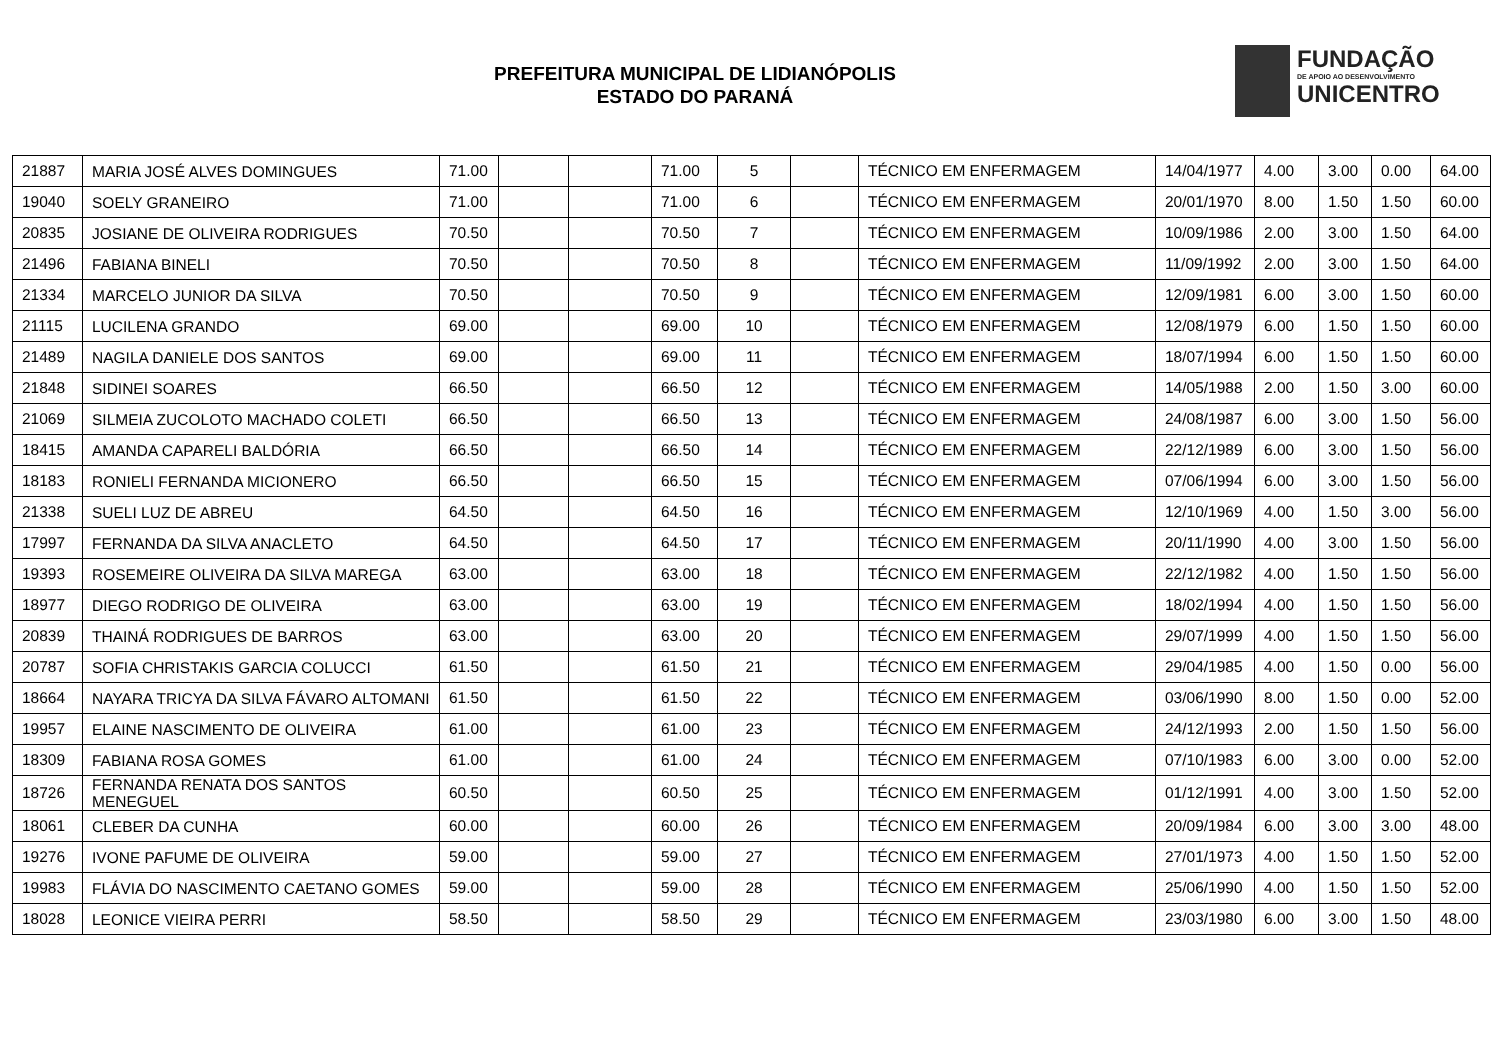PREFEITURA MUNICIPAL DE LIDIANÓPOLIS
ESTADO DO PARANÁ
FUNDAÇÃO
DE APOIO AO DESENVOLVIMENTO
UNICENTRO
| 21887 | MARIA JOSÉ ALVES DOMINGUES | 71.00 | | | 71.00 | 5 | | TÉCNICO EM ENFERMAGEM | 14/04/1977 | 4.00 | 3.00 | 0.00 | 64.00 |
| 19040 | SOELY GRANEIRO | 71.00 | | | 71.00 | 6 | | TÉCNICO EM ENFERMAGEM | 20/01/1970 | 8.00 | 1.50 | 1.50 | 60.00 |
| 20835 | JOSIANE DE OLIVEIRA RODRIGUES | 70.50 | | | 70.50 | 7 | | TÉCNICO EM ENFERMAGEM | 10/09/1986 | 2.00 | 3.00 | 1.50 | 64.00 |
| 21496 | FABIANA BINELI | 70.50 | | | 70.50 | 8 | | TÉCNICO EM ENFERMAGEM | 11/09/1992 | 2.00 | 3.00 | 1.50 | 64.00 |
| 21334 | MARCELO JUNIOR DA SILVA | 70.50 | | | 70.50 | 9 | | TÉCNICO EM ENFERMAGEM | 12/09/1981 | 6.00 | 3.00 | 1.50 | 60.00 |
| 21115 | LUCILENA GRANDO | 69.00 | | | 69.00 | 10 | | TÉCNICO EM ENFERMAGEM | 12/08/1979 | 6.00 | 1.50 | 1.50 | 60.00 |
| 21489 | NAGILA DANIELE DOS SANTOS | 69.00 | | | 69.00 | 11 | | TÉCNICO EM ENFERMAGEM | 18/07/1994 | 6.00 | 1.50 | 1.50 | 60.00 |
| 21848 | SIDINEI SOARES | 66.50 | | | 66.50 | 12 | | TÉCNICO EM ENFERMAGEM | 14/05/1988 | 2.00 | 1.50 | 3.00 | 60.00 |
| 21069 | SILMEIA ZUCOLOTO MACHADO COLETI | 66.50 | | | 66.50 | 13 | | TÉCNICO EM ENFERMAGEM | 24/08/1987 | 6.00 | 3.00 | 1.50 | 56.00 |
| 18415 | AMANDA CAPARELI BALDÓRIA | 66.50 | | | 66.50 | 14 | | TÉCNICO EM ENFERMAGEM | 22/12/1989 | 6.00 | 3.00 | 1.50 | 56.00 |
| 18183 | RONIELI FERNANDA MICIONERO | 66.50 | | | 66.50 | 15 | | TÉCNICO EM ENFERMAGEM | 07/06/1994 | 6.00 | 3.00 | 1.50 | 56.00 |
| 21338 | SUELI LUZ DE ABREU | 64.50 | | | 64.50 | 16 | | TÉCNICO EM ENFERMAGEM | 12/10/1969 | 4.00 | 1.50 | 3.00 | 56.00 |
| 17997 | FERNANDA DA SILVA ANACLETO | 64.50 | | | 64.50 | 17 | | TÉCNICO EM ENFERMAGEM | 20/11/1990 | 4.00 | 3.00 | 1.50 | 56.00 |
| 19393 | ROSEMEIRE OLIVEIRA DA SILVA MAREGA | 63.00 | | | 63.00 | 18 | | TÉCNICO EM ENFERMAGEM | 22/12/1982 | 4.00 | 1.50 | 1.50 | 56.00 |
| 18977 | DIEGO RODRIGO DE OLIVEIRA | 63.00 | | | 63.00 | 19 | | TÉCNICO EM ENFERMAGEM | 18/02/1994 | 4.00 | 1.50 | 1.50 | 56.00 |
| 20839 | THAINÁ RODRIGUES DE BARROS | 63.00 | | | 63.00 | 20 | | TÉCNICO EM ENFERMAGEM | 29/07/1999 | 4.00 | 1.50 | 1.50 | 56.00 |
| 20787 | SOFIA CHRISTAKIS GARCIA COLUCCI | 61.50 | | | 61.50 | 21 | | TÉCNICO EM ENFERMAGEM | 29/04/1985 | 4.00 | 1.50 | 0.00 | 56.00 |
| 18664 | NAYARA TRICYA DA SILVA FÁVARO ALTOMANI | 61.50 | | | 61.50 | 22 | | TÉCNICO EM ENFERMAGEM | 03/06/1990 | 8.00 | 1.50 | 0.00 | 52.00 |
| 19957 | ELAINE NASCIMENTO DE OLIVEIRA | 61.00 | | | 61.00 | 23 | | TÉCNICO EM ENFERMAGEM | 24/12/1993 | 2.00 | 1.50 | 1.50 | 56.00 |
| 18309 | FABIANA ROSA GOMES | 61.00 | | | 61.00 | 24 | | TÉCNICO EM ENFERMAGEM | 07/10/1983 | 6.00 | 3.00 | 0.00 | 52.00 |
| 18726 | FERNANDA RENATA DOS SANTOS MENEGUEL | 60.50 | | | 60.50 | 25 | | TÉCNICO EM ENFERMAGEM | 01/12/1991 | 4.00 | 3.00 | 1.50 | 52.00 |
| 18061 | CLEBER DA CUNHA | 60.00 | | | 60.00 | 26 | | TÉCNICO EM ENFERMAGEM | 20/09/1984 | 6.00 | 3.00 | 3.00 | 48.00 |
| 19276 | IVONE PAFUME DE OLIVEIRA | 59.00 | | | 59.00 | 27 | | TÉCNICO EM ENFERMAGEM | 27/01/1973 | 4.00 | 1.50 | 1.50 | 52.00 |
| 19983 | FLÁVIA DO NASCIMENTO CAETANO GOMES | 59.00 | | | 59.00 | 28 | | TÉCNICO EM ENFERMAGEM | 25/06/1990 | 4.00 | 1.50 | 1.50 | 52.00 |
| 18028 | LEONICE VIEIRA PERRI | 58.50 | | | 58.50 | 29 | | TÉCNICO EM ENFERMAGEM | 23/03/1980 | 6.00 | 3.00 | 1.50 | 48.00 |